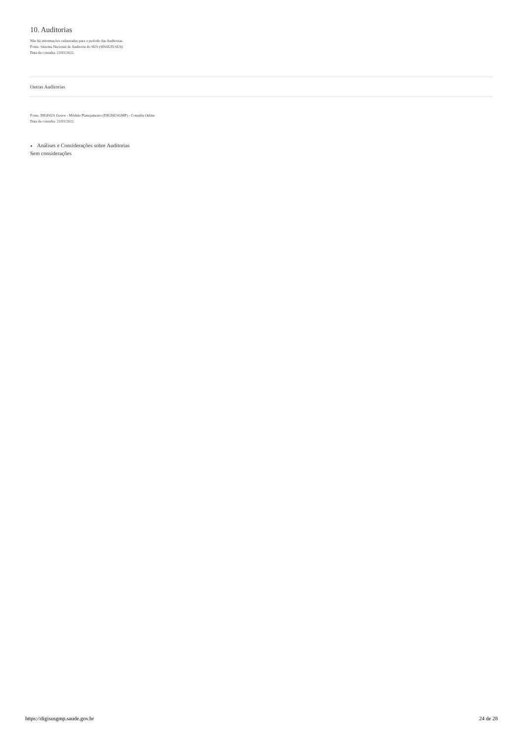10. Auditorias
Não há informações cadastradas para o período das Auditorias.
Fonte: Sistema Nacional de Auditoria do SUS (SISAUD-SUS)
Data da consulta: 23/03/2022.
| Outras Auditorias |
| --- |
Fonte: DIGISUS Gestor - Módulo Planejamento (DIGISUSGMP) - Consulta Online
Data da consulta: 23/03/2022.
Análises e Considerações sobre Auditorias
Sem considerações
https://digisusgmp.saude.gov.br 24 de 28